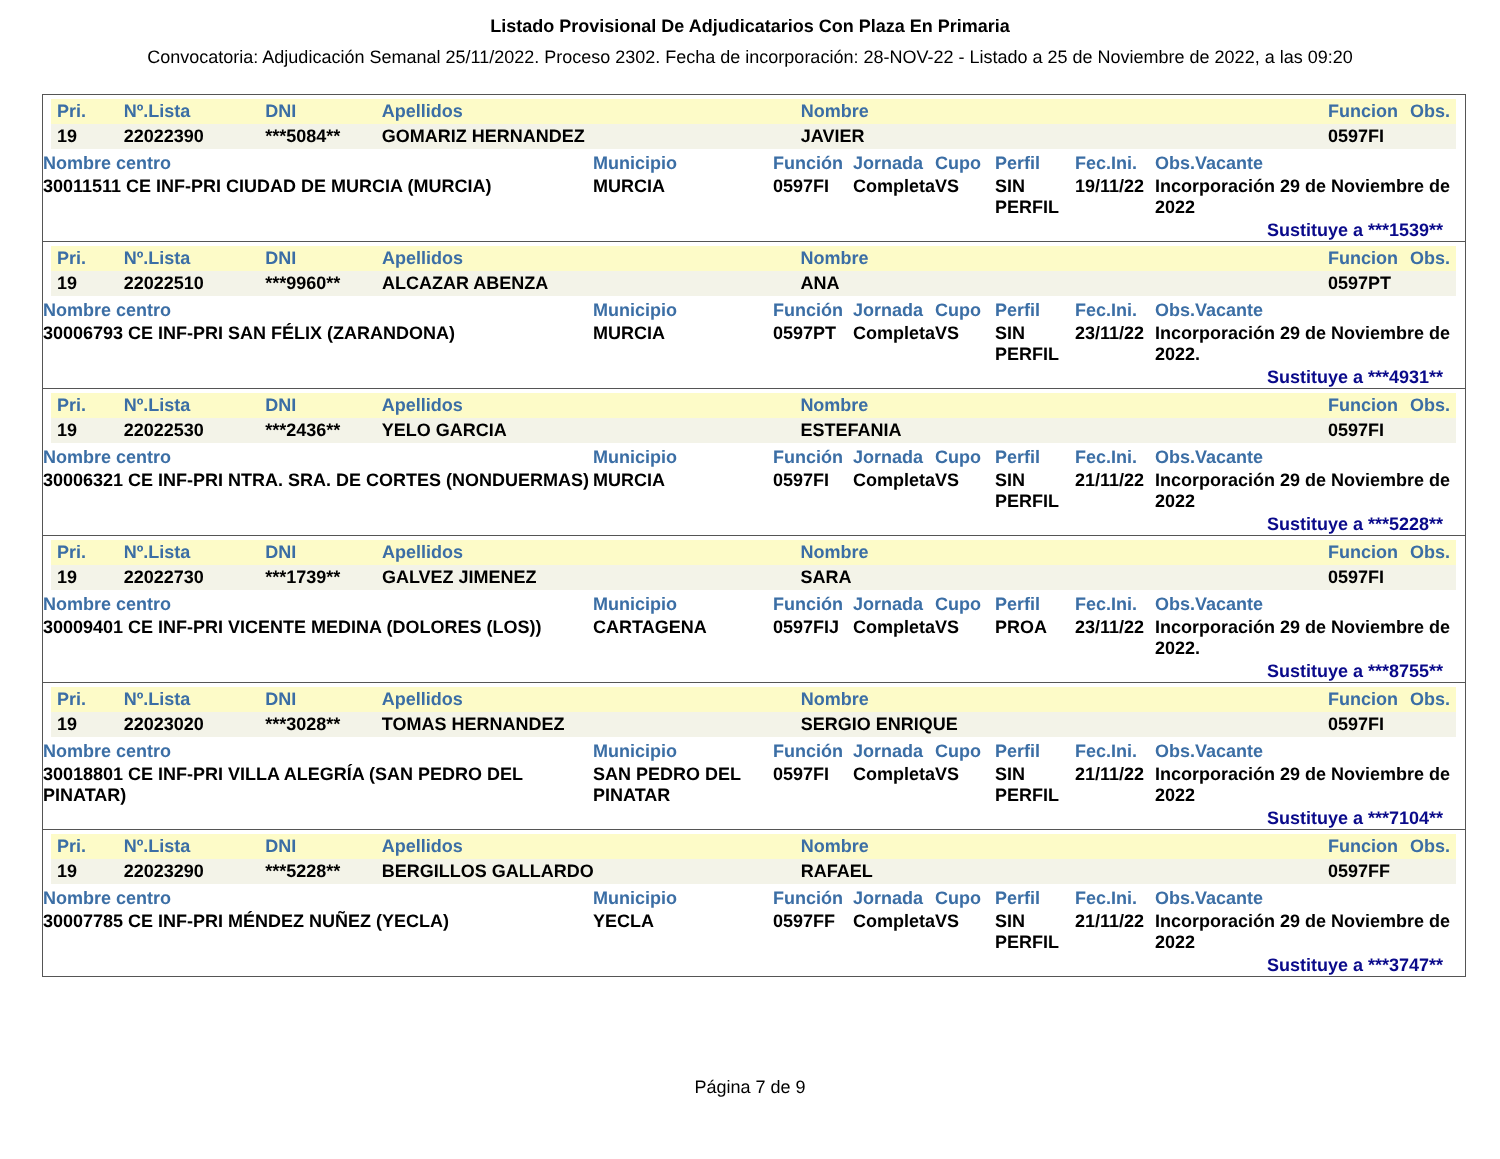Listado Provisional De Adjudicatarios Con Plaza En Primaria
Convocatoria: Adjudicación Semanal 25/11/2022. Proceso 2302. Fecha de incorporación: 28-NOV-22 - Listado a 25 de Noviembre de 2022, a las 09:20
| Pri. | Nº.Lista | DNI | Apellidos | Nombre | Funcion | Obs. |
| --- | --- | --- | --- | --- | --- | --- |
| 19 | 22022390 | ***5084** | GOMARIZ HERNANDEZ | JAVIER | 0597FI | |
| Nombre centro | Municipio | Función | Jornada | Cupo | Perfil | Fec.Ini. | Obs.Vacante |
| --- | --- | --- | --- | --- | --- | --- | --- |
| 30011511 CE INF-PRI CIUDAD DE MURCIA (MURCIA) | MURCIA | 0597FI | Completa | VS | SIN PERFIL | 19/11/22 | Incorporación 29 de Noviembre de 2022 |
Sustituye a ***1539**
| Pri. | Nº.Lista | DNI | Apellidos | Nombre | Funcion | Obs. |
| --- | --- | --- | --- | --- | --- | --- |
| 19 | 22022510 | ***9960** | ALCAZAR ABENZA | ANA | 0597PT | |
| Nombre centro | Municipio | Función | Jornada | Cupo | Perfil | Fec.Ini. | Obs.Vacante |
| --- | --- | --- | --- | --- | --- | --- | --- |
| 30006793 CE INF-PRI SAN FÉLIX (ZARANDONA) | MURCIA | 0597PT | Completa | VS | SIN PERFIL | 23/11/22 | Incorporación 29 de Noviembre de 2022. |
Sustituye a ***4931**
| Pri. | Nº.Lista | DNI | Apellidos | Nombre | Funcion | Obs. |
| --- | --- | --- | --- | --- | --- | --- |
| 19 | 22022530 | ***2436** | YELO GARCIA | ESTEFANIA | 0597FI | |
| Nombre centro | Municipio | Función | Jornada | Cupo | Perfil | Fec.Ini. | Obs.Vacante |
| --- | --- | --- | --- | --- | --- | --- | --- |
| 30006321 CE INF-PRI NTRA. SRA. DE CORTES (NONDUERMAS) | MURCIA | 0597FI | Completa | VS | SIN PERFIL | 21/11/22 | Incorporación 29 de Noviembre de 2022 |
Sustituye a ***5228**
| Pri. | Nº.Lista | DNI | Apellidos | Nombre | Funcion | Obs. |
| --- | --- | --- | --- | --- | --- | --- |
| 19 | 22022730 | ***1739** | GALVEZ JIMENEZ | SARA | 0597FI | |
| Nombre centro | Municipio | Función | Jornada | Cupo | Perfil | Fec.Ini. | Obs.Vacante |
| --- | --- | --- | --- | --- | --- | --- | --- |
| 30009401 CE INF-PRI VICENTE MEDINA (DOLORES (LOS)) | CARTAGENA | 0597FIJ | Completa | VS | PROA | 23/11/22 | Incorporación 29 de Noviembre de 2022. |
Sustituye a ***8755**
| Pri. | Nº.Lista | DNI | Apellidos | Nombre | Funcion | Obs. |
| --- | --- | --- | --- | --- | --- | --- |
| 19 | 22023020 | ***3028** | TOMAS HERNANDEZ | SERGIO ENRIQUE | 0597FI | |
| Nombre centro | Municipio | Función | Jornada | Cupo | Perfil | Fec.Ini. | Obs.Vacante |
| --- | --- | --- | --- | --- | --- | --- | --- |
| 30018801 CE INF-PRI VILLA ALEGRÍA (SAN PEDRO DEL PINATAR) | SAN PEDRO DEL PINATAR | 0597FI | Completa | VS | SIN PERFIL | 21/11/22 | Incorporación 29 de Noviembre de 2022 |
Sustituye a ***7104**
| Pri. | Nº.Lista | DNI | Apellidos | Nombre | Funcion | Obs. |
| --- | --- | --- | --- | --- | --- | --- |
| 19 | 22023290 | ***5228** | BERGILLOS GALLARDO | RAFAEL | 0597FF | |
| Nombre centro | Municipio | Función | Jornada | Cupo | Perfil | Fec.Ini. | Obs.Vacante |
| --- | --- | --- | --- | --- | --- | --- | --- |
| 30007785 CE INF-PRI MÉNDEZ NUÑEZ (YECLA) | YECLA | 0597FF | Completa | VS | SIN PERFIL | 21/11/22 | Incorporación 29 de Noviembre de 2022 |
Sustituye a ***3747**
Página 7 de 9